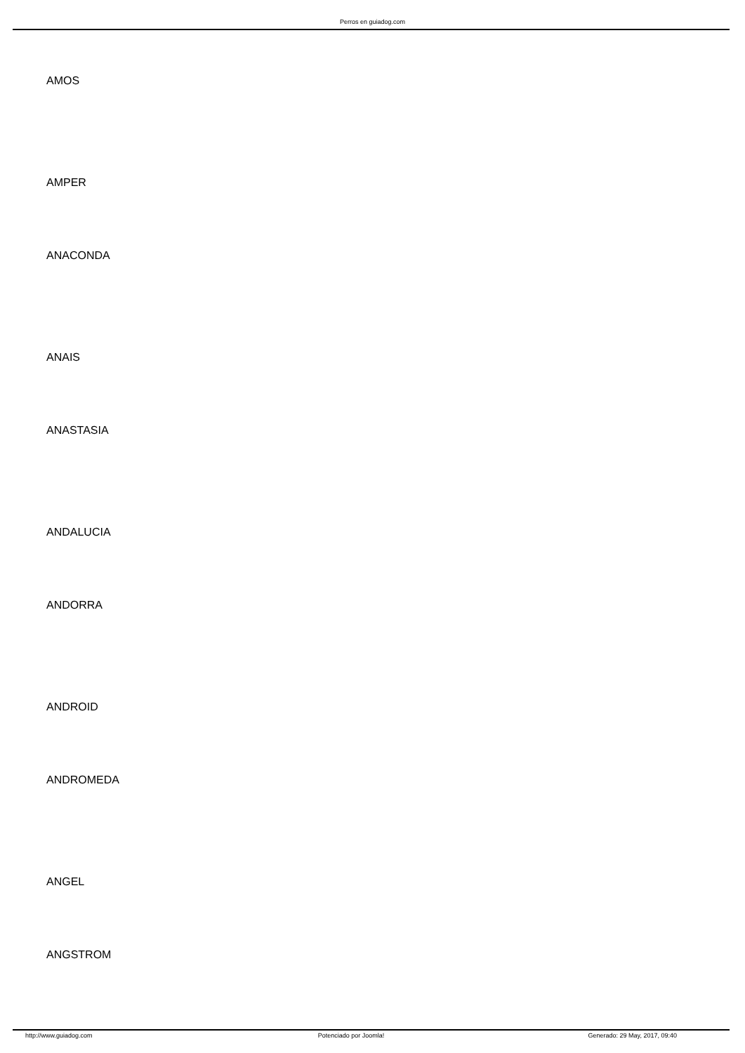Perros en guiadog.com
AMOS
AMPER
ANACONDA
ANAIS
ANASTASIA
ANDALUCIA
ANDORRA
ANDROID
ANDROMEDA
ANGEL
ANGSTROM
http://www.guiadog.com Potenciado por Joomla! Generado: 29 May, 2017, 09:40